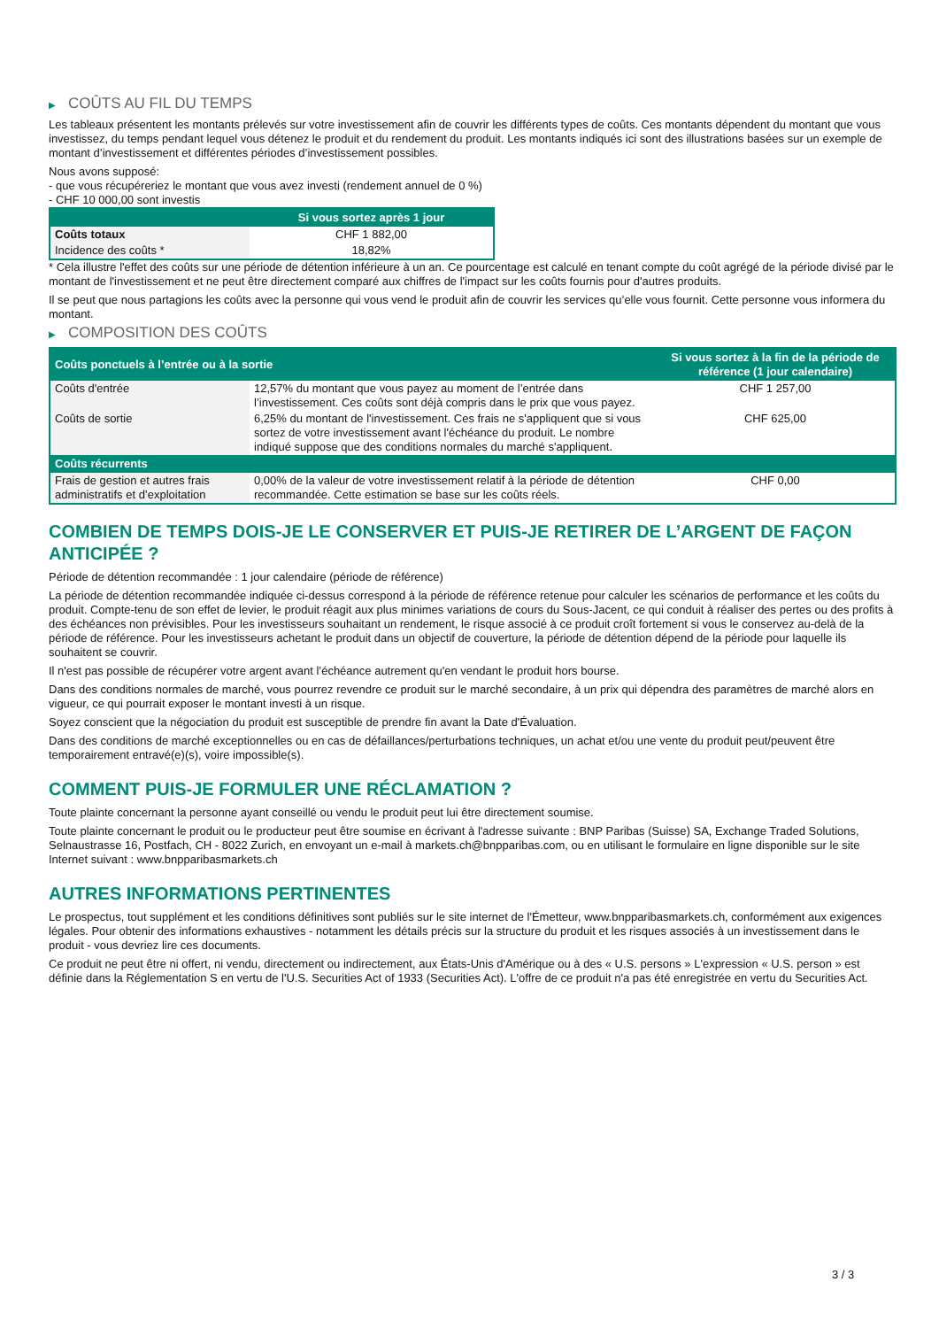▶ COÛTS AU FIL DU TEMPS
Les tableaux présentent les montants prélevés sur votre investissement afin de couvrir les différents types de coûts. Ces montants dépendent du montant que vous investissez, du temps pendant lequel vous détenez le produit et du rendement du produit. Les montants indiqués ici sont des illustrations basées sur un exemple de montant d’investissement et différentes périodes d’investissement possibles.
Nous avons supposé:
- que vous récupéreriez le montant que vous avez investi (rendement annuel de 0 %)
- CHF 10 000,00 sont investis
| | Si vous sortez après 1 jour |
| --- | --- |
| Coûts totaux | CHF 1 882,00 |
| Incidence des coûts * | 18,82% |
* Cela illustre l'effet des coûts sur une période de détention inférieure à un an. Ce pourcentage est calculé en tenant compte du coût agrégé de la période divisé par le montant de l'investissement et ne peut être directement comparé aux chiffres de l'impact sur les coûts fournis pour d'autres produits.
Il se peut que nous partagions les coûts avec la personne qui vous vend le produit afin de couvrir les services qu’elle vous fournit. Cette personne vous informera du montant.
▶ COMPOSITION DES COÛTS
| Coûts ponctuels à l’entrée ou à la sortie | | Si vous sortez à la fin de la période de référence (1 jour calendaire) |
| --- | --- | --- |
| Coûts d'entrée | 12,57% du montant que vous payez au moment de l’entrée dans l’investissement. Ces coûts sont déjà compris dans le prix que vous payez. | CHF 1 257,00 |
| Coûts de sortie | 6,25% du montant de l'investissement. Ces frais ne s'appliquent que si vous sortez de votre investissement avant l'échéance du produit. Le nombre indiqué suppose que des conditions normales du marché s'appliquent. | CHF 625,00 |
| Coûts récurrents | | |
| Frais de gestion et autres frais administratifs et d’exploitation | 0,00% de la valeur de votre investissement relatif à la période de détention recommandée. Cette estimation se base sur les coûts réels. | CHF 0,00 |
COMBIEN DE TEMPS DOIS-JE LE CONSERVER ET PUIS-JE RETIRER DE L’ARGENT DE FAÇON ANTICIPÉE ?
Période de détention recommandée : 1 jour calendaire (période de référence)
La période de détention recommandée indiquée ci-dessus correspond à la période de référence retenue pour calculer les scénarios de performance et les coûts du produit. Compte-tenu de son effet de levier, le produit réagit aux plus minimes variations de cours du Sous-Jacent, ce qui conduit à réaliser des pertes ou des profits à des échéances non prévisibles. Pour les investisseurs souhaitant un rendement, le risque associé à ce produit croît fortement si vous le conservez au-delà de la période de référence. Pour les investisseurs achetant le produit dans un objectif de couverture, la période de détention dépend de la période pour laquelle ils souhaitent se couvrir.
Il n'est pas possible de récupérer votre argent avant l’échéance autrement qu'en vendant le produit hors bourse.
Dans des conditions normales de marché, vous pourrez revendre ce produit sur le marché secondaire, à un prix qui dépendra des paramètres de marché alors en vigueur, ce qui pourrait exposer le montant investi à un risque.
Soyez conscient que la négociation du produit est susceptible de prendre fin avant la Date d'Évaluation.
Dans des conditions de marché exceptionnelles ou en cas de défaillances/perturbations techniques, un achat et/ou une vente du produit peut/peuvent être temporairement entravé(e)(s), voire impossible(s).
COMMENT PUIS-JE FORMULER UNE RÉCLAMATION ?
Toute plainte concernant la personne ayant conseillé ou vendu le produit peut lui être directement soumise.
Toute plainte concernant le produit ou le producteur peut être soumise en écrivant à l'adresse suivante : BNP Paribas (Suisse) SA, Exchange Traded Solutions, Selnaustrasse 16, Postfach, CH - 8022 Zurich, en envoyant un e-mail à markets.ch@bnpparibas.com, ou en utilisant le formulaire en ligne disponible sur le site Internet suivant : www.bnpparibasmarkets.ch
AUTRES INFORMATIONS PERTINENTES
Le prospectus, tout supplément et les conditions définitives sont publiés sur le site internet de l'Émetteur, www.bnpparibasmarkets.ch, conformément aux exigences légales. Pour obtenir des informations exhaustives - notamment les détails précis sur la structure du produit et les risques associés à un investissement dans le produit - vous devriez lire ces documents.
Ce produit ne peut être ni offert, ni vendu, directement ou indirectement, aux États-Unis d'Amérique ou à des « U.S. persons » L'expression « U.S. person » est définie dans la Réglementation S en vertu de l'U.S. Securities Act of 1933 (Securities Act). L'offre de ce produit n'a pas été enregistrée en vertu du Securities Act.
3 / 3